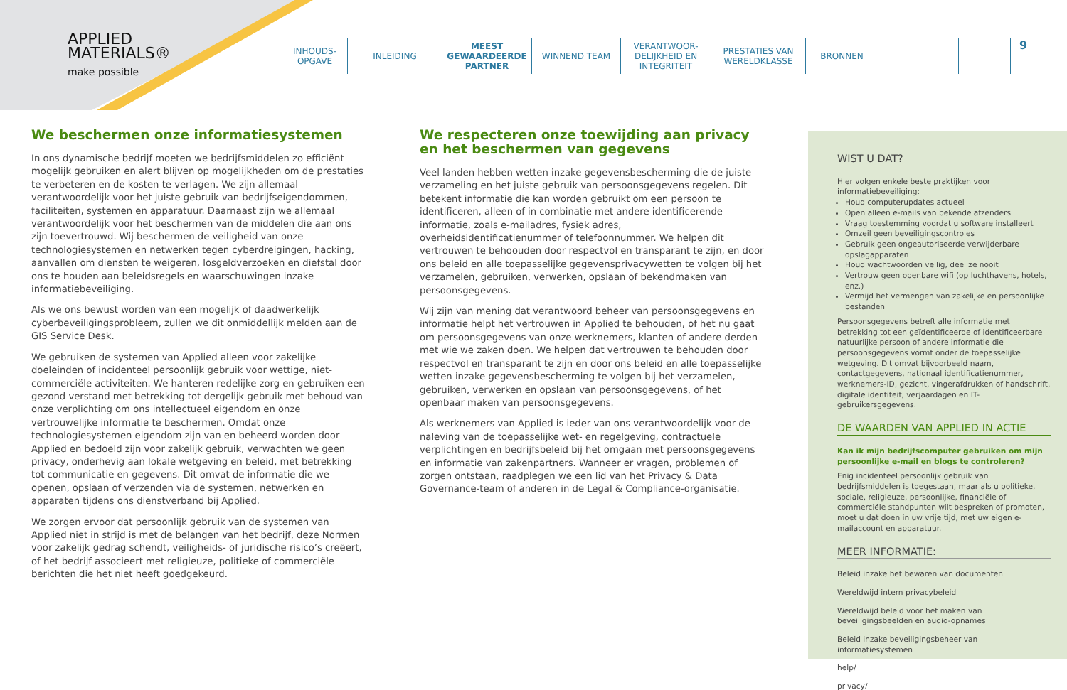APPLIED
MATERIALS®
make possible
INHOUDS-
OPGAVE
INLEIDING MEEST GEWAARDEERDE PARTNER
WINNEND TEAM VERANTWOOR-DELIJKHEID EN INTEGRITEIT
PRESTATIES VAN WERELDKLASSE
BRONNEN
9
We beschermen onze informatiesystemen
In ons dynamische bedrijf moeten we bedrijfsmiddelen zo efficiënt mogelijk gebruiken en alert blijven op mogelijkheden om de prestaties te verbeteren en de kosten te verlagen. We zijn allemaal verantwoordelijk voor het juiste gebruik van bedrijfseigendommen, faciliteiten, systemen en apparatuur. Daarnaast zijn we allemaal verantwoordelijk voor het beschermen van de middelen die aan ons zijn toevertrouwd. Wij beschermen de veiligheid van onze technologiesystemen en netwerken tegen cyberdreigingen, hacking, aanvallen om diensten te weigeren, losgeldverzoeken en diefstal door ons te houden aan beleidsregels en waarschuwingen inzake informatiebeveiliging.
Als we ons bewust worden van een mogelijk of daadwerkelijk cyberbeveiligingsprobleem, zullen we dit onmiddellijk melden aan de GIS Service Desk.
We gebruiken de systemen van Applied alleen voor zakelijke doeleinden of incidenteel persoonlijk gebruik voor wettige, niet- commerciële activiteiten. We hanteren redelijke zorg en gebruiken een gezond verstand met betrekking tot dergelijk gebruik met behoud van onze verplichting om ons intellectueel eigendom en onze vertrouwelijke informatie te beschermen. Omdat onze technologiesystemen eigendom zijn van en beheerd worden door Applied en bedoeld zijn voor zakelijk gebruik, verwachten we geen privacy, onderhevig aan lokale wetgeving en beleid, met betrekking tot communicatie en gegevens. Dit omvat de informatie die we openen, opslaan of verzenden via de systemen, netwerken en apparaten tijdens ons dienstverband bij Applied.
We zorgen ervoor dat persoonlijk gebruik van de systemen van Applied niet in strijd is met de belangen van het bedrijf, deze Normen voor zakelijk gedrag schendt, veiligheids- of juridische risico’s creëert, of het bedrijf associeert met religieuze, politieke of commerciële berichten die het niet heeft goedgekeurd.
We respecteren onze toewijding aan privacy en het beschermen van gegevens
Veel landen hebben wetten inzake gegevensbescherming die de juiste verzameling en het juiste gebruik van persoonsgegevens regelen. Dit betekent informatie die kan worden gebruikt om een persoon te identificeren, alleen of in combinatie met andere identificerende informatie, zoals e-mailadres, fysiek adres, overheidsidentificatienummer of telefoonnummer. We helpen dit vertrouwen te behoouden door respectvol en transparant te zijn, en door ons beleid en alle toepasselijke gegevensprivacywetten te volgen bij het verzamelen, gebruiken, verwerken, opslaan of bekendmaken van persoonsgegevens.
Wij zijn van mening dat verantwoord beheer van persoonsgegevens en informatie helpt het vertrouwen in Applied te behouden, of het nu gaat om persoonsgegevens van onze werknemers, klanten of andere derden met wie we zaken doen. We helpen dat vertrouwen te behouden door respectvol en transparant te zijn en door ons beleid en alle toepasselijke wetten inzake gegevensbescherming te volgen bij het verzamelen, gebruiken, verwerken en opslaan van persoonsgegevens, of het openbaar maken van persoonsgegevens.
Als werknemers van Applied is ieder van ons verantwoordelijk voor de naleving van de toepasselijke wet- en regelgeving, contractuele verplichtingen en bedrijfsbeleid bij het omgaan met persoonsgegevens en informatie van zakenpartners. Wanneer er vragen, problemen of zorgen ontstaan, raadplegen we een lid van het Privacy & Data Governance-team of anderen in de Legal & Compliance-organisatie.
WIST U DAT?
Hier volgen enkele beste praktijken voor informatiebeveiliging:
Houd computerupdates actueel
Open alleen e-mails van bekende afzenders
Vraag toestemming voordat u software installeert
Omzeil geen beveiligingscontroles
Gebruik geen ongeautoriseerde verwijderbare opslagapparaten
Houd wachtwoorden veilig, deel ze nooit
Vertrouw geen openbare wifi (op luchthavens, hotels, enz.)
Vermijd het vermengen van zakelijke en persoonlijke bestanden
Persoonsgegevens betreft alle informatie met betrekking tot een geïdentificeerde of identificeerbare natuurlijke persoon of andere informatie die persoonsgegevens vormt onder de toepasselijke wetgeving. Dit omvat bijvoorbeeld naam, contactgegevens, nationaal identificatienummer, werknemers-ID, gezicht, vingerafdrukken of handschrift, digitale identiteit, verjaardagen en IT-gebruikersgegevens.
DE WAARDEN VAN APPLIED IN ACTIE
Kan ik mijn bedrijfscomputer gebruiken om mijn persoonlijke e-mail en blogs te controleren?
Enig incidenteel persoonlijk gebruik van bedrijfsmiddelen is toegestaan, maar als u politieke, sociale, religieuze, persoonlijke, financiële of commerciële standpunten wilt bespreken of promoten, moet u dat doen in uw vrije tijd, met uw eigen e-mailaccount en apparatuur.
MEER INFORMATIE:
Beleid inzake het bewaren van documenten
Wereldwijd intern privacybeleid
Wereldwijd beleid voor het maken van beveiligingsbeelden en audio-opnames
Beleid inzake beveiligingsbeheer van informatiesystemen
help/
privacy/